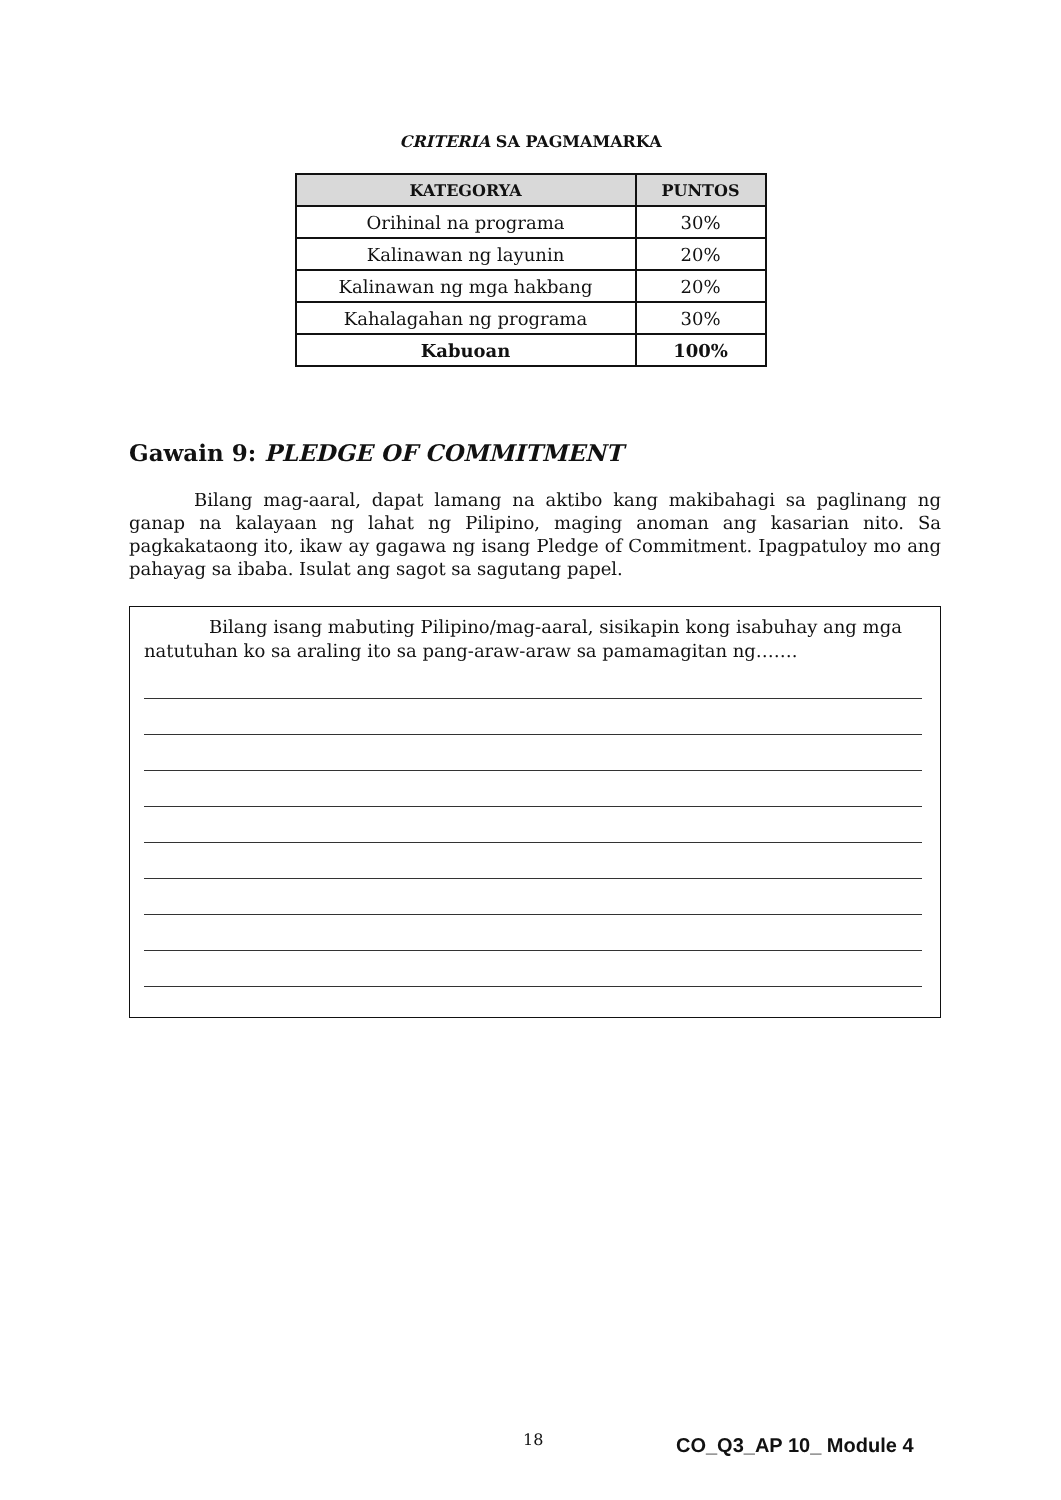CRITERIA SA PAGMAMARKA
| KATEGORYA | PUNTOS |
| --- | --- |
| Orihinal na programa | 30% |
| Kalinawan ng layunin | 20% |
| Kalinawan ng mga hakbang | 20% |
| Kahalagahan ng programa | 30% |
| Kabuoan | 100% |
Gawain 9: PLEDGE OF COMMITMENT
Bilang mag-aaral, dapat lamang na aktibo kang makibahagi sa paglinang ng ganap na kalayaan ng lahat ng Pilipino, maging anoman ang kasarian nito. Sa pagkakataong ito, ikaw ay gagawa ng isang Pledge of Commitment. Ipagpatuloy mo ang pahayag sa ibaba. Isulat ang sagot sa sagutang papel.
Bilang isang mabuting Pilipino/mag-aaral, sisikapin kong isabuhay ang mga natutuhan ko sa araling ito sa pang-araw-araw sa pamamagitan ng…….
18 CO_Q3_AP 10_ Module 4